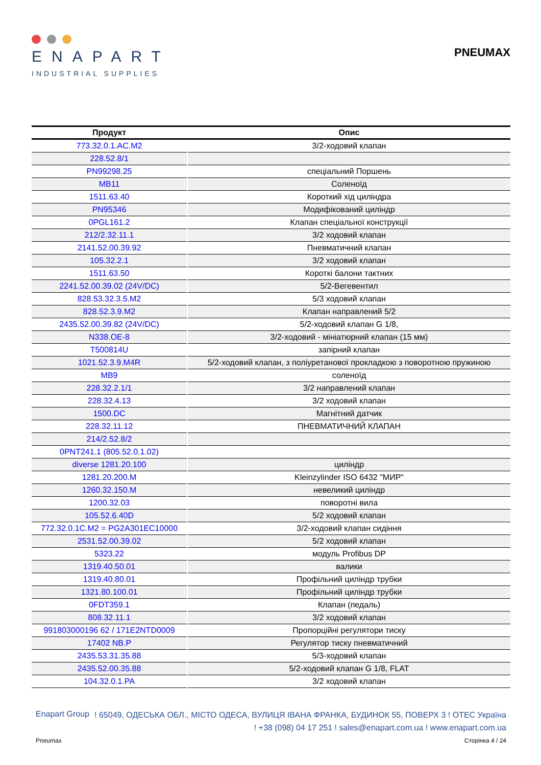ENAPART
INDUSTRIAL SUPPLIES
PNEUMAX
| Продукт | Опис |
| --- | --- |
| 773.32.0.1.AC.M2 | 3/2-ходовий клапан |
| 228.52.8/1 | |
| PN99298.25 | спеціальний Поршень |
| MB11 | Соленоїд |
| 1511.63.40 | Короткий хід циліндра |
| PN95346 | Модифікований циліндр |
| 0PGL161.2 | Клапан спеціальної конструкції |
| 212/2.32.11.1 | 3/2 ходовий клапан |
| 2141.52.00.39.92 | Пневматичний клапан |
| 105.32.2.1 | 3/2 ходовий клапан |
| 1511.63.50 | Короткі балони тактних |
| 2241.52.00.39.02 (24V/DC) | 5/2-Вегевентил |
| 828.53.32.3.5.M2 | 5/3 ходовий клапан |
| 828.52.3.9.M2 | Клапан направлений 5/2 |
| 2435.52.00.39.82 (24V/DC) | 5/2-ходовий клапан G 1/8, |
| N338.OE-8 | 3/2-ходовий - мініатюрний клапан (15 мм) |
| T500814U | запірний клапан |
| 1021.52.3.9.M4R | 5/2-ходовий клапан, з поліуретанової прокладкою з поворотною пружиною |
| MB9 | соленоїд |
| 228.32.2.1/1 | 3/2 направлений клапан |
| 228.32.4.13 | 3/2 ходовий клапан |
| 1500.DC | Магнітний датчик |
| 228.32.11.12 | ПНЕВМАТИЧНИЙ КЛАПАН |
| 214/2.52.8/2 | |
| 0PNT241.1 (805.52.0.1.02) | |
| diverse 1281.20.100 | циліндр |
| 1281.20.200.M | Kleinzylinder ISO 6432 "МИР" |
| 1260.32.150.M | невеликий циліндр |
| 1200.32.03 | поворотні вила |
| 105.52.6.40D | 5/2 ходовий клапан |
| 772.32.0.1C.M2 = PG2A301EC10000 | 3/2-ходовий клапан сидіння |
| 2531.52.00.39.02 | 5/2 ходовий клапан |
| 5323.22 | модуль Profibus DP |
| 1319.40.50.01 | валики |
| 1319.40.80.01 | Профільний циліндр трубки |
| 1321.80.100.01 | Профільний циліндр трубки |
| 0FDT359.1 | Клапан (педаль) |
| 808.32.11.1 | 3/2 ходовий клапан |
| 991803000196 62 / 171E2NTD0009 | Пропорційні регулятори тиску |
| 17402 NB.P | Регулятор тиску пневматичний |
| 2435.53.31.35.88 | 5/3-ходовий клапан |
| 2435.52.00.35.88 | 5/2-ходовий клапан G 1/8, FLAT |
| 104.32.0.1.PA | 3/2 ходовий клапан |
Enapart Group
! 65049, ОДЕСЬКА ОБЛ., МІСТО ОДЕСА, ВУЛИЦЯ ІВАНА ФРАНКА, БУДИНОК 55, ПОВЕРХ 3 ! ОТЕС Україна
! +38 (098) 04 17 251 ! sales@enapart.com.ua ! www.enapart.com.ua
Pneumax Сторінка 4 / 24